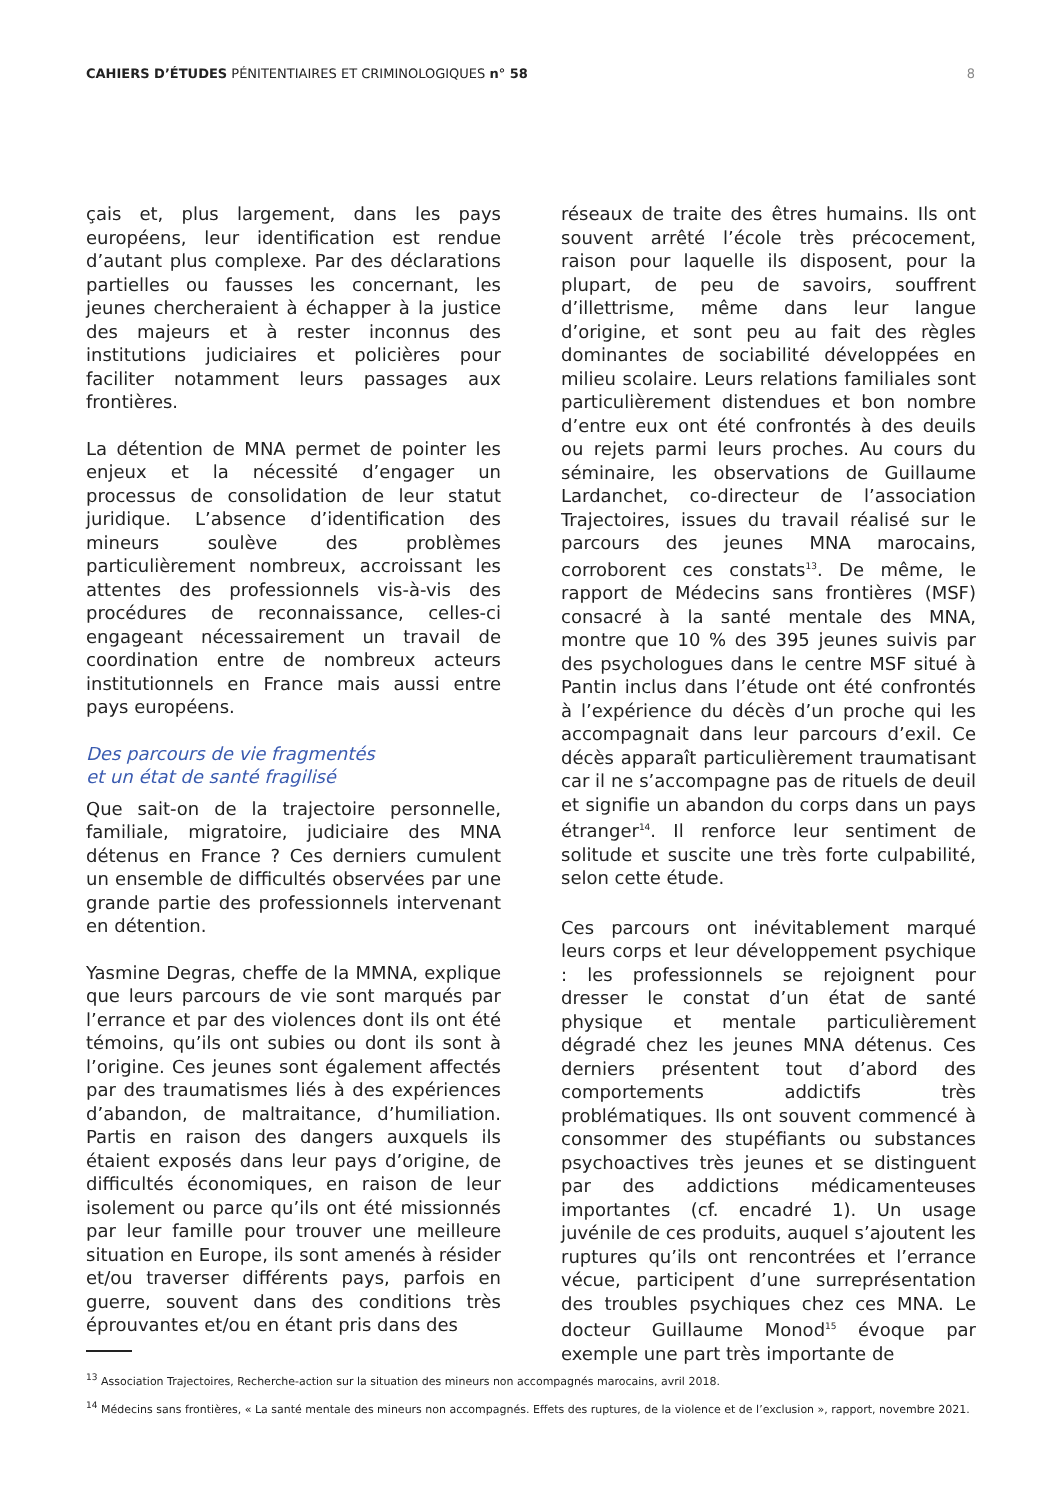CAHIERS D’ÉTUDES PÉNITENTIAIRES ET CRIMINOLOGIQUES n° 58
8
çais et, plus largement, dans les pays européens, leur identification est rendue d’autant plus complexe. Par des déclarations partielles ou fausses les concernant, les jeunes chercheraient à échapper à la justice des majeurs et à rester inconnus des institutions judiciaires et policières pour faciliter notamment leurs passages aux frontières.
La détention de MNA permet de pointer les enjeux et la nécessité d’engager un processus de consolidation de leur statut juridique. L’absence d’identification des mineurs soulève des problèmes particulièrement nombreux, accroissant les attentes des professionnels vis-à-vis des procédures de reconnaissance, celles-ci engageant nécessairement un travail de coordination entre de nombreux acteurs institutionnels en France mais aussi entre pays européens.
Des parcours de vie fragmentés
et un état de santé fragilisé
Que sait-on de la trajectoire personnelle, familiale, migratoire, judiciaire des MNA détenus en France ? Ces derniers cumulent un ensemble de difficultés observées par une grande partie des professionnels intervenant en détention.
Yasmine Degras, cheffe de la MMNA, explique que leurs parcours de vie sont marqués par l’errance et par des violences dont ils ont été témoins, qu’ils ont subies ou dont ils sont à l’origine. Ces jeunes sont également affectés par des traumatismes liés à des expériences d’abandon, de maltraitance, d’humiliation. Partis en raison des dangers auxquels ils étaient exposés dans leur pays d’origine, de difficultés économiques, en raison de leur isolement ou parce qu’ils ont été missionnés par leur famille pour trouver une meilleure situation en Europe, ils sont amenés à résider et/ou traverser différents pays, parfois en guerre, souvent dans des conditions très éprouvantes et/ou en étant pris dans des
réseaux de traite des êtres humains. Ils ont souvent arrêté l’école très précocement, raison pour laquelle ils disposent, pour la plupart, de peu de savoirs, souffrent d’illettrisme, même dans leur langue d’origine, et sont peu au fait des règles dominantes de sociabilité développées en milieu scolaire. Leurs relations familiales sont particulièrement distendues et bon nombre d’entre eux ont été confrontés à des deuils ou rejets parmi leurs proches. Au cours du séminaire, les observations de Guillaume Lardanchet, co-directeur de l’association Trajectoires, issues du travail réalisé sur le parcours des jeunes MNA marocains, corroborent ces constats<sup>13</sup>. De même, le rapport de Médecins sans frontières (MSF) consacré à la santé mentale des MNA, montre que 10 % des 395 jeunes suivis par des psychologues dans le centre MSF situé à Pantin inclus dans l’étude ont été confrontés à l’expérience du décès d’un proche qui les accompagnait dans leur parcours d’exil. Ce décès apparaît particulièrement traumatisant car il ne s’accompagne pas de rituels de deuil et signifie un abandon du corps dans un pays étranger<sup>14</sup>. Il renforce leur sentiment de solitude et suscite une très forte culpabilité, selon cette étude.
Ces parcours ont inévitablement marqué leurs corps et leur développement psychique : les professionnels se rejoignent pour dresser le constat d’un état de santé physique et mentale particulièrement dégradé chez les jeunes MNA détenus. Ces derniers présentent tout d’abord des comportements addictifs très problématiques. Ils ont souvent commencé à consommer des stupéfiants ou substances psychoactives très jeunes et se distinguent par des addictions médicamenteuses importantes (cf. encadré 1). Un usage juvénile de ces produits, auquel s’ajoutent les ruptures qu’ils ont rencontrées et l’errance vécue, participent d’une surreprésentation des troubles psychiques chez ces MNA. Le docteur Guillaume Monod<sup>15</sup> évoque par exemple une part très importante de
<sup>13</sup> Association Trajectoires, Recherche-action sur la situation des mineurs non accompagnés marocains, avril 2018.
<sup>14</sup> Médecins sans frontières, « La santé mentale des mineurs non accompagnés. Effets des ruptures, de la violence et de l’exclusion », rapport, novembre 2021.